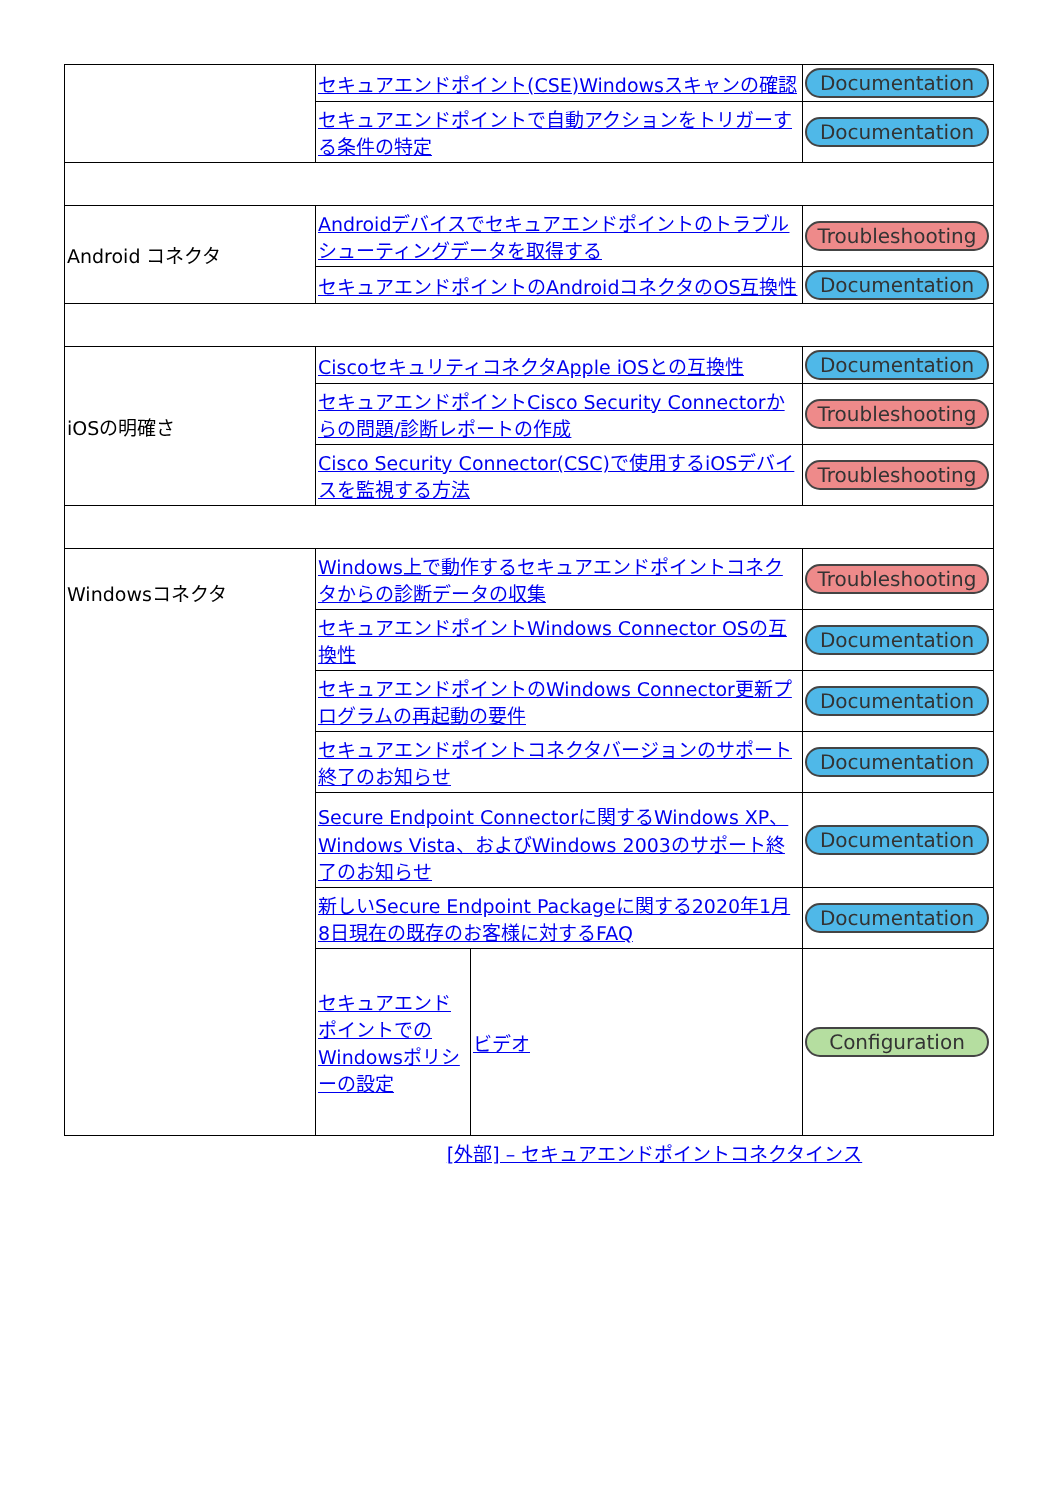| | セキュアエンドポイント(CSE)Windowsスキャンの確認 | | Documentation |
| | セキュアエンドポイントで自動アクションをトリガーする条件の特定 | | Documentation |
| Android コネクタ | Androidデバイスでセキュアエンドポイントのトラブルシューティングデータを取得する | | Troubleshooting |
| | セキュアエンドポイントのAndroidコネクタのOS互換性 | | Documentation |
| iOSの明確さ | CiscoセキュリティコネクタApple iOSとの互換性 | | Documentation |
| | セキュアエンドポイントCisco Security Connectorからの問題/診断レポートの作成 | | Troubleshooting |
| | Cisco Security Connector(CSC)で使用するiOSデバイスを監視する方法 | | Troubleshooting |
| Windowsコネクタ | Windows上で動作するセキュアエンドポイントコネクタからの診断データの収集 | | Troubleshooting |
| | セキュアエンドポイントWindows Connector OSの互換性 | | Documentation |
| | セキュアエンドポイントのWindows Connector更新プログラムの再起動の要件 | | Documentation |
| | セキュアエンドポイントコネクタバージョンのサポート終了のお知らせ | | Documentation |
| | Secure Endpoint Connectorに関するWindows XP、Windows Vista、およびWindows 2003のサポート終了のお知らせ | | Documentation |
| | 新しいSecure Endpoint Packageに関する2020年1月8日現在の既存のお客様に対するFAQ | | Documentation |
| | セキュアエンドポイントでのWindowsポリシーの設定 | ビデオ | Configuration |
| | [外部] – セキュアエンドポイントコネクタインス | | |